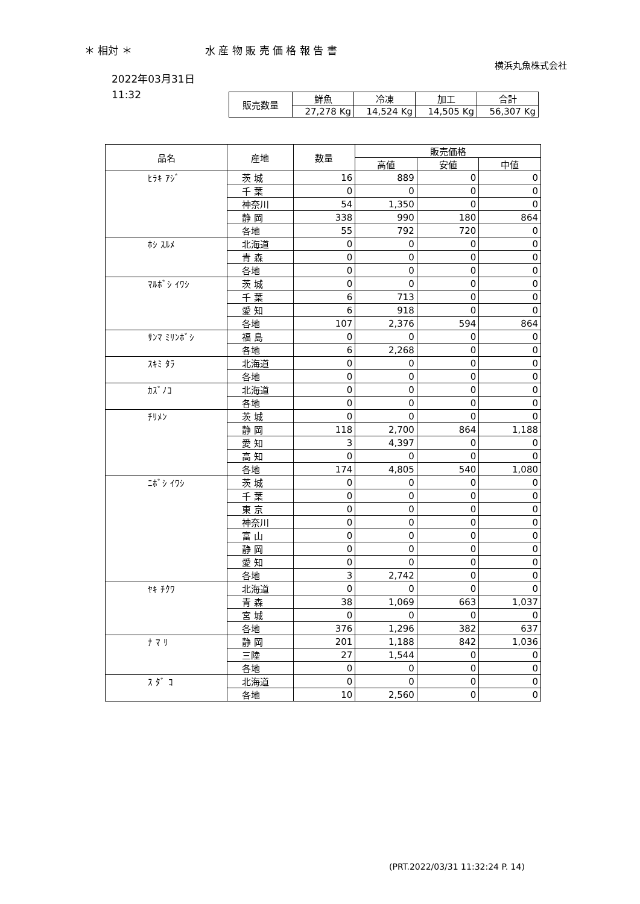＊ 相対 ＊ 水 産 物 販 売 価 格 報 告 書
横浜丸魚株式会社
2022年03月31日
11:32
| 販売数量 | 鮮魚 | 冷凍 | 加工 | 合計 |
| --- | --- | --- | --- | --- |
| | 27,278 Kg | 14,524 Kg | 14,505 Kg | 56,307 Kg |
| 品名 | 産地 | 数量 | 販売価格 | | |
| --- | --- | --- | --- | --- | --- |
| | | | 高値 | 安値 | 中値 |
| ﾋﾗｷ ｱｼﾞ | 茨 城 | 16 | 889 | 0 | 0 |
| | 千 葉 | 0 | 0 | 0 | 0 |
| | 神奈川 | 54 | 1,350 | 0 | 0 |
| | 静 岡 | 338 | 990 | 180 | 864 |
| | 各地 | 55 | 792 | 720 | 0 |
| ﾎｼ ｽﾙﾒ | 北海道 | 0 | 0 | 0 | 0 |
| | 青 森 | 0 | 0 | 0 | 0 |
| | 各地 | 0 | 0 | 0 | 0 |
| ﾏﾙﾎﾞｼ ｲﾜｼ | 茨 城 | 0 | 0 | 0 | 0 |
| | 千 葉 | 6 | 713 | 0 | 0 |
| | 愛 知 | 6 | 918 | 0 | 0 |
| | 各地 | 107 | 2,376 | 594 | 864 |
| ｻﾝﾏ ﾐﾘﾝﾎﾞｼ | 福 島 | 0 | 0 | 0 | 0 |
| | 各地 | 6 | 2,268 | 0 | 0 |
| ｽｷﾐ ﾀﾗ | 北海道 | 0 | 0 | 0 | 0 |
| | 各地 | 0 | 0 | 0 | 0 |
| ｶｽﾞﾉｺ | 北海道 | 0 | 0 | 0 | 0 |
| | 各地 | 0 | 0 | 0 | 0 |
| ﾁﾘﾒﾝ | 茨 城 | 0 | 0 | 0 | 0 |
| | 静 岡 | 118 | 2,700 | 864 | 1,188 |
| | 愛 知 | 3 | 4,397 | 0 | 0 |
| | 高 知 | 0 | 0 | 0 | 0 |
| | 各地 | 174 | 4,805 | 540 | 1,080 |
| ﾆﾎﾞｼ ｲﾜｼ | 茨 城 | 0 | 0 | 0 | 0 |
| | 千 葉 | 0 | 0 | 0 | 0 |
| | 東 京 | 0 | 0 | 0 | 0 |
| | 神奈川 | 0 | 0 | 0 | 0 |
| | 富 山 | 0 | 0 | 0 | 0 |
| | 静 岡 | 0 | 0 | 0 | 0 |
| | 愛 知 | 0 | 0 | 0 | 0 |
| | 各地 | 3 | 2,742 | 0 | 0 |
| ﾔｷ ﾁｸﾜ | 北海道 | 0 | 0 | 0 | 0 |
| | 青 森 | 38 | 1,069 | 663 | 1,037 |
| | 宮 城 | 0 | 0 | 0 | 0 |
| | 各地 | 376 | 1,296 | 382 | 637 |
| ﾅ ﾏ ﾘ | 静 岡 | 201 | 1,188 | 842 | 1,036 |
| | 三陸 | 27 | 1,544 | 0 | 0 |
| | 各地 | 0 | 0 | 0 | 0 |
| ｽ ﾀﾞ ｺ | 北海道 | 0 | 0 | 0 | 0 |
| | 各地 | 10 | 2,560 | 0 | 0 |
(PRT.2022/03/31 11:32:24 P. 14)